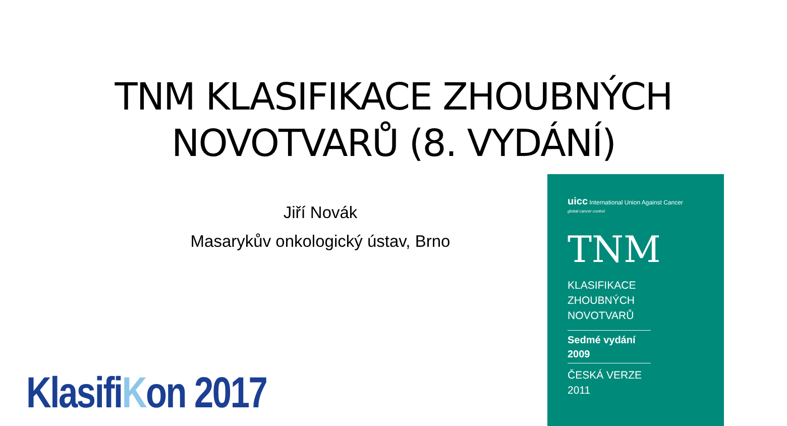TNM KLASIFIKACE ZHOUBNÝCH
NOVOTVARŮ (8. VYDÁNÍ)
Jiří Novák
Masarykův onkologický ústav, Brno
KlasifiKon 2017
uicc International Union Against Cancer
global cancer control
TNM
KLASIFIKACE
ZHOUBNÝCH
NOVOTVARŮ
Sedmé vydání
2009
ČESKÁ VERZE
2011